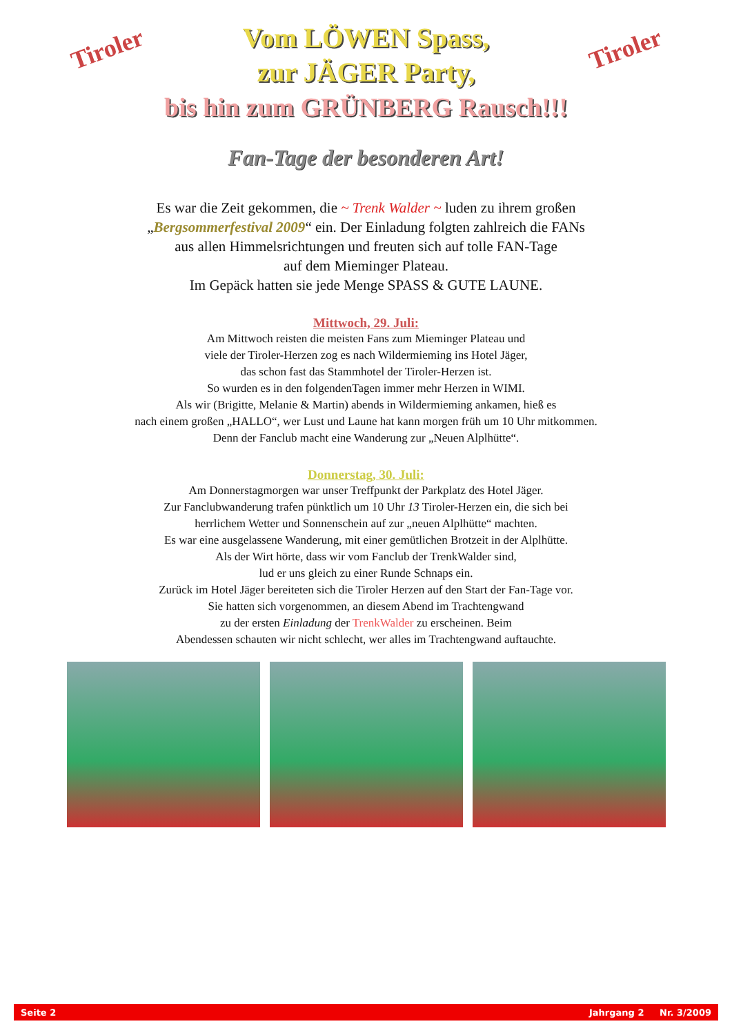Tiroler
Vom LÖWEN Spass,
zur JÄGER Party,
bis hin zum GRÜNBERG Rausch!!!
Tiroler
Fan-Tage der besonderen Art!
Es war die Zeit gekommen, die ~ Trenk Walder ~ luden zu ihrem großen
„Bergsommerfestival 2009“ ein. Der Einladung folgten zahlreich die FANs
aus allen Himmelsrichtungen und freuten sich auf tolle FAN-Tage
auf dem Mieminger Plateau.
Im Gepäck hatten sie jede Menge SPASS & GUTE LAUNE.
Mittwoch, 29. Juli:
Am Mittwoch reisten die meisten Fans zum Mieminger Plateau und
viele der Tiroler-Herzen zog es nach Wildermieming ins Hotel Jäger,
das schon fast das Stammhotel der Tiroler-Herzen ist.
So wurden es in den folgendenTagen immer mehr Herzen in WIMI.
Als wir (Brigitte, Melanie & Martin) abends in Wildermieming ankamen, hieß es
nach einem großen „HALLO“, wer Lust und Laune hat kann morgen früh um 10 Uhr mitkommen.
Denn der Fanclub macht eine Wanderung zur „Neuen Alplhütte“.
Donnerstag, 30. Juli:
Am Donnerstagmorgen war unser Treffpunkt der Parkplatz des Hotel Jäger.
Zur Fanclubwanderung trafen pünktlich um 10 Uhr 13 Tiroler-Herzen ein, die sich bei
herrlichem Wetter und Sonnenschein auf zur „neuen Alplhütte“ machten.
Es war eine ausgelassene Wanderung, mit einer gemütlichen Brotzeit in der Alplhütte.
Als der Wirt hörte, dass wir vom Fanclub der TrenkWalder sind,
lud er uns gleich zu einer Runde Schnaps ein.
Zurück im Hotel Jäger bereiteten sich die Tiroler Herzen auf den Start der Fan-Tage vor.
Sie hatten sich vorgenommen, an diesem Abend im Trachtengwand
zu der ersten Einladung der TrenkWalder zu erscheinen. Beim
Abendessen schauten wir nicht schlecht, wer alles im Trachtengwand auftauchte.
Seite 2 Jahrgang 2 Nr. 3/2009